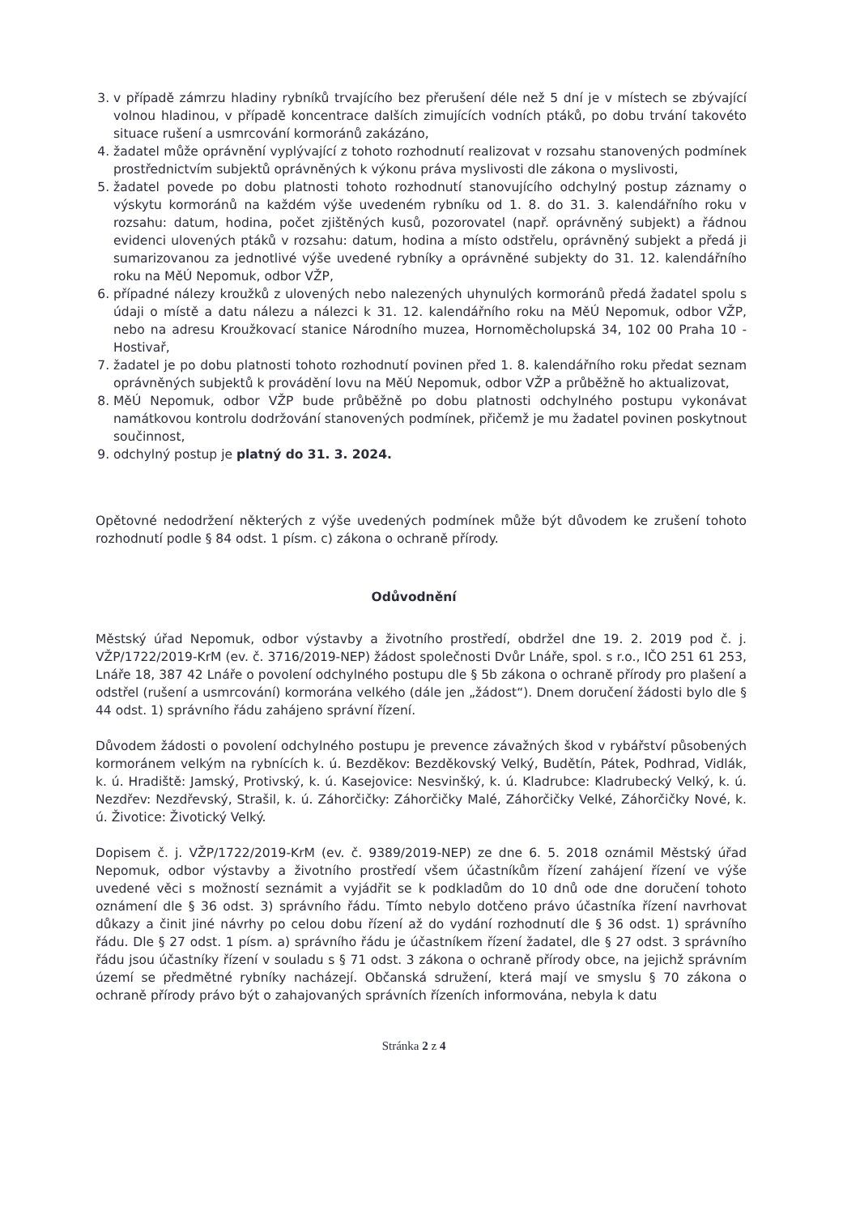3. v případě zámrzu hladiny rybníků trvajícího bez přerušení déle než 5 dní je v místech se zbývající volnou hladinou, v případě koncentrace dalších zimujících vodních ptáků, po dobu trvání takovéto situace rušení a usmrcování kormoránů zakázáno,
4. žadatel může oprávnění vyplývající z tohoto rozhodnutí realizovat v rozsahu stanovených podmínek prostřednictvím subjektů oprávněných k výkonu práva myslivosti dle zákona o myslivosti,
5. žadatel povede po dobu platnosti tohoto rozhodnutí stanovujícího odchylný postup záznamy o výskytu kormoránů na každém výše uvedeném rybníku od 1. 8. do 31. 3. kalendářního roku v rozsahu: datum, hodina, počet zjištěných kusů, pozorovatel (např. oprávněný subjekt) a řádnou evidenci ulovených ptáků v rozsahu: datum, hodina a místo odstřelu, oprávněný subjekt a předá ji sumarizovanou za jednotlivé výše uvedené rybníky a oprávněné subjekty do 31. 12. kalendářního roku na MěÚ Nepomuk, odbor VŽP,
6. případné nálezy kroužků z ulovených nebo nalezených uhynulých kormoránů předá žadatel spolu s údaji o místě a datu nálezu a nálezci k 31. 12. kalendářního roku na MěÚ Nepomuk, odbor VŽP, nebo na adresu Kroužkovací stanice Národního muzea, Hornoměcholupská 34, 102 00 Praha 10 - Hostivař,
7. žadatel je po dobu platnosti tohoto rozhodnutí povinen před 1. 8. kalendářního roku předat seznam oprávněných subjektů k provádění lovu na MěÚ Nepomuk, odbor VŽP a průběžně ho aktualizovat,
8. MěÚ Nepomuk, odbor VŽP bude průběžně po dobu platnosti odchylného postupu vykonávat namátkovou kontrolu dodržování stanovených podmínek, přičemž je mu žadatel povinen poskytnout součinnost,
9. odchylný postup je platný do 31. 3. 2024.
Opětovné nedodržení některých z výše uvedených podmínek může být důvodem ke zrušení tohoto rozhodnutí podle § 84 odst. 1 písm. c) zákona o ochraně přírody.
Odůvodnění
Městský úřad Nepomuk, odbor výstavby a životního prostředí, obdržel dne 19. 2. 2019 pod č. j. VŽP/1722/2019-KrM (ev. č. 3716/2019-NEP) žádost společnosti Dvůr Lnáře, spol. s r.o., IČO 251 61 253, Lnáře 18, 387 42 Lnáře o povolení odchylného postupu dle § 5b zákona o ochraně přírody pro plašení a odstřel (rušení a usmrcování) kormorána velkého (dále jen „žádost“). Dnem doručení žádosti bylo dle § 44 odst. 1) správního řádu zahájeno správní řízení.
Důvodem žádosti o povolení odchylného postupu je prevence závažných škod v rybářství působených kormoránem velkým na rybnících k. ú. Bezděkov: Bezděkovský Velký, Budětín, Pátek, Podhrad, Vidlák, k. ú. Hradiště: Jamský, Protivský, k. ú. Kasejovice: Nesvinšký, k. ú. Kladrubce: Kladrubecký Velký, k. ú. Nezdřev: Nezdřevský, Strašil, k. ú. Záhorčičky: Záhorčičky Malé, Záhorčičky Velké, Záhorčičky Nové, k. ú. Životice: Životický Velký.
Dopisem č. j. VŽP/1722/2019-KrM (ev. č. 9389/2019-NEP) ze dne 6. 5. 2018 oznámil Městský úřad Nepomuk, odbor výstavby a životního prostředí všem účastníkům řízení zahájení řízení ve výše uvedené věci s možností seznámit a vyjádřit se k podkladům do 10 dnů ode dne doručení tohoto oznámení dle § 36 odst. 3) správního řádu. Tímto nebylo dotčeno právo účastníka řízení navrhovat důkazy a činit jiné návrhy po celou dobu řízení až do vydání rozhodnutí dle § 36 odst. 1) správního řádu. Dle § 27 odst. 1 písm. a) správního řádu je účastníkem řízení žadatel, dle § 27 odst. 3 správního řádu jsou účastníky řízení v souladu s § 71 odst. 3 zákona o ochraně přírody obce, na jejichž správním území se předmětné rybníky nacházejí. Občanská sdružení, která mají ve smyslu § 70 zákona o ochraně přírody právo být o zahajovaných správních řízeních informována, nebyla k datu
Stránka 2 z 4